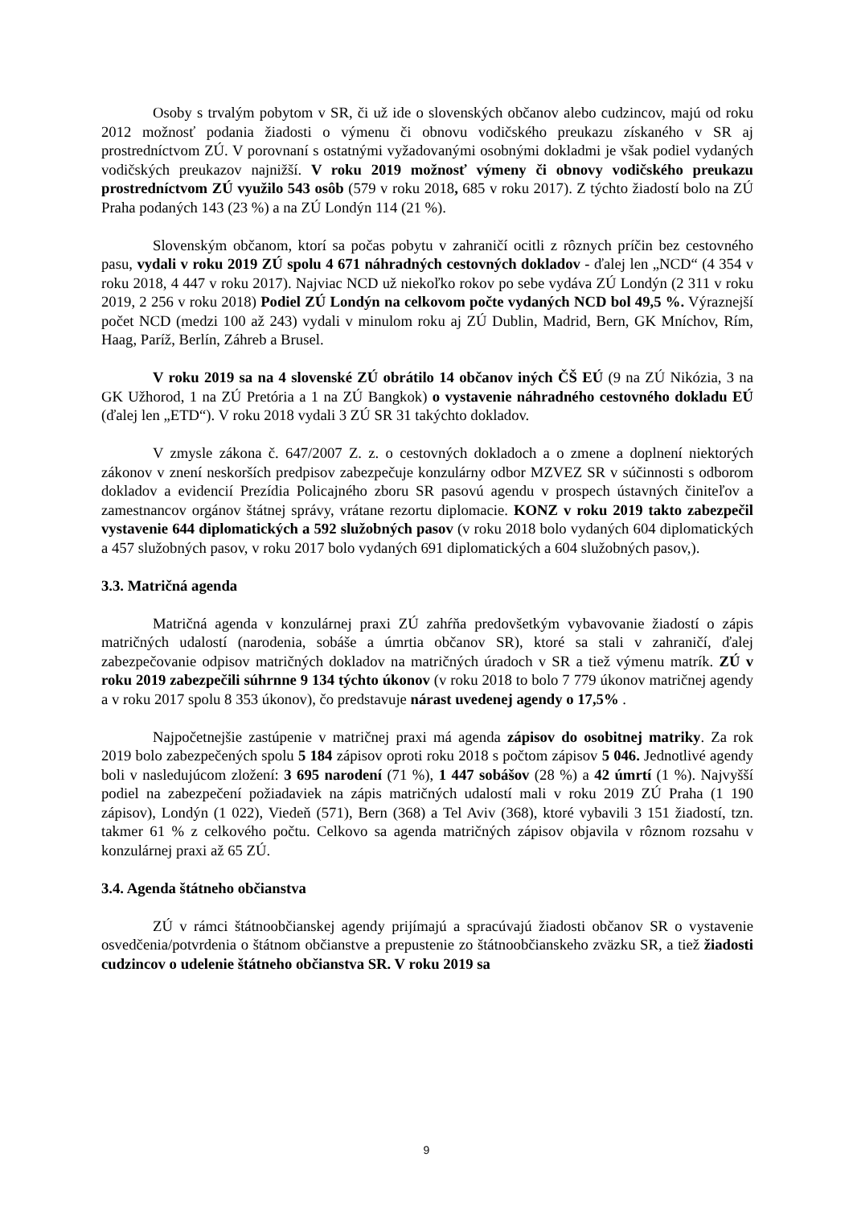Osoby s trvalým pobytom v SR, či už ide o slovenských občanov alebo cudzincov, majú od roku 2012 možnosť podania žiadosti o výmenu či obnovu vodičského preukazu získaného v SR aj prostredníctvom ZÚ. V porovnaní s ostatnými vyžadovanými osobnými dokladmi je však podiel vydaných vodičských preukazov najnižší. V roku 2019 možnosť výmeny či obnovy vodičského preukazu prostredníctvom ZÚ využilo 543 osôb (579 v roku 2018, 685 v roku 2017). Z týchto žiadostí bolo na ZÚ Praha podaných 143 (23 %) a na ZÚ Londýn 114 (21 %).
Slovenským občanom, ktorí sa počas pobytu v zahraničí ocitli z rôznych príčin bez cestovného pasu, vydali v roku 2019 ZÚ spolu 4 671 náhradných cestovných dokladov - ďalej len „NCD“ (4 354 v roku 2018, 4 447 v roku 2017). Najviac NCD už niekoľko rokov po sebe vydáva ZÚ Londýn (2 311 v roku 2019, 2 256 v roku 2018) Podiel ZÚ Londýn na celkovom počte vydaných NCD bol 49,5 %. Výraznejší počet NCD (medzi 100 až 243) vydali v minulom roku aj ZÚ Dublin, Madrid, Bern, GK Mníchov, Rím, Haag, Paríž, Berlín, Záhreb a Brusel.
V roku 2019 sa na 4 slovenské ZÚ obrátilo 14 občanov iných ČŠ EÚ (9 na ZÚ Nikózia, 3 na GK Užhorod, 1 na ZÚ Pretória a 1 na ZÚ Bangkok) o vystavenie náhradného cestovného dokladu EÚ (ďalej len „ETD“). V roku 2018 vydali 3 ZÚ SR 31 takýchto dokladov.
V zmysle zákona č. 647/2007 Z. z. o cestovných dokladoch a o zmene a doplnení niektorých zákonov v znení neskorších predpisov zabezpečuje konzulárny odbor MZVEZ SR v súčinnosti s odborom dokladov a evidencií Prezídia Policajného zboru SR pasovú agendu v prospech ústavných činiteľov a zamestnancov orgánov štátnej správy, vrátane rezortu diplomacie. KONZ v roku 2019 takto zabezpečil vystavenie 644 diplomatických a 592 služobných pasov (v roku 2018 bolo vydaných 604 diplomatických a 457 služobných pasov, v roku 2017 bolo vydaných 691 diplomatických a 604 služobných pasov,).
3.3. Matričná agenda
Matričná agenda v konzulárnej praxi ZÚ zahŕňa predovšetkým vybavovanie žiadostí o zápis matričných udalostí (narodenia, sobáše a úmrtia občanov SR), ktoré sa stali v zahraničí, ďalej zabezpečovanie odpisov matričných dokladov na matričných úradoch v SR a tiež výmenu matrík. ZÚ v roku 2019 zabezpečili súhrnne 9 134 týchto úkonov (v roku 2018 to bolo 7 779 úkonov matričnej agendy a v roku 2017 spolu 8 353 úkonov), čo predstavuje nárast uvedenej agendy o 17,5% .
Najpočetnejšie zastúpenie v matričnej praxi má agenda zápisov do osobitnej matriky. Za rok 2019 bolo zabezpečených spolu 5 184 zápisov oproti roku 2018 s počtom zápisov 5 046. Jednotlivé agendy boli v nasledujúcom zložení: 3 695 narodení (71 %), 1 447 sobášov (28 %) a 42 úmrtí (1 %). Najvyšší podiel na zabezpečení požiadaviek na zápis matričných udalostí mali v roku 2019 ZÚ Praha (1 190 zápisov), Londýn (1 022), Viedeň (571), Bern (368) a Tel Aviv (368), ktoré vybavili 3 151 žiadostí, tzn. takmer 61 % z celkového počtu. Celkovo sa agenda matričných zápisov objavila v rôznom rozsahu v konzulárnej praxi až 65 ZÚ.
3.4. Agenda štátneho občianstva
ZÚ v rámci štátnoobčianskej agendy prijímajú a spracúvajú žiadosti občanov SR o vystavenie osvedčenia/potvrdenia o štátnom občianstve a prepustenie zo štátnoobčianskeho zväzku SR, a tiež žiadosti cudzincov o udelenie štátneho občianstva SR. V roku 2019 sa
9